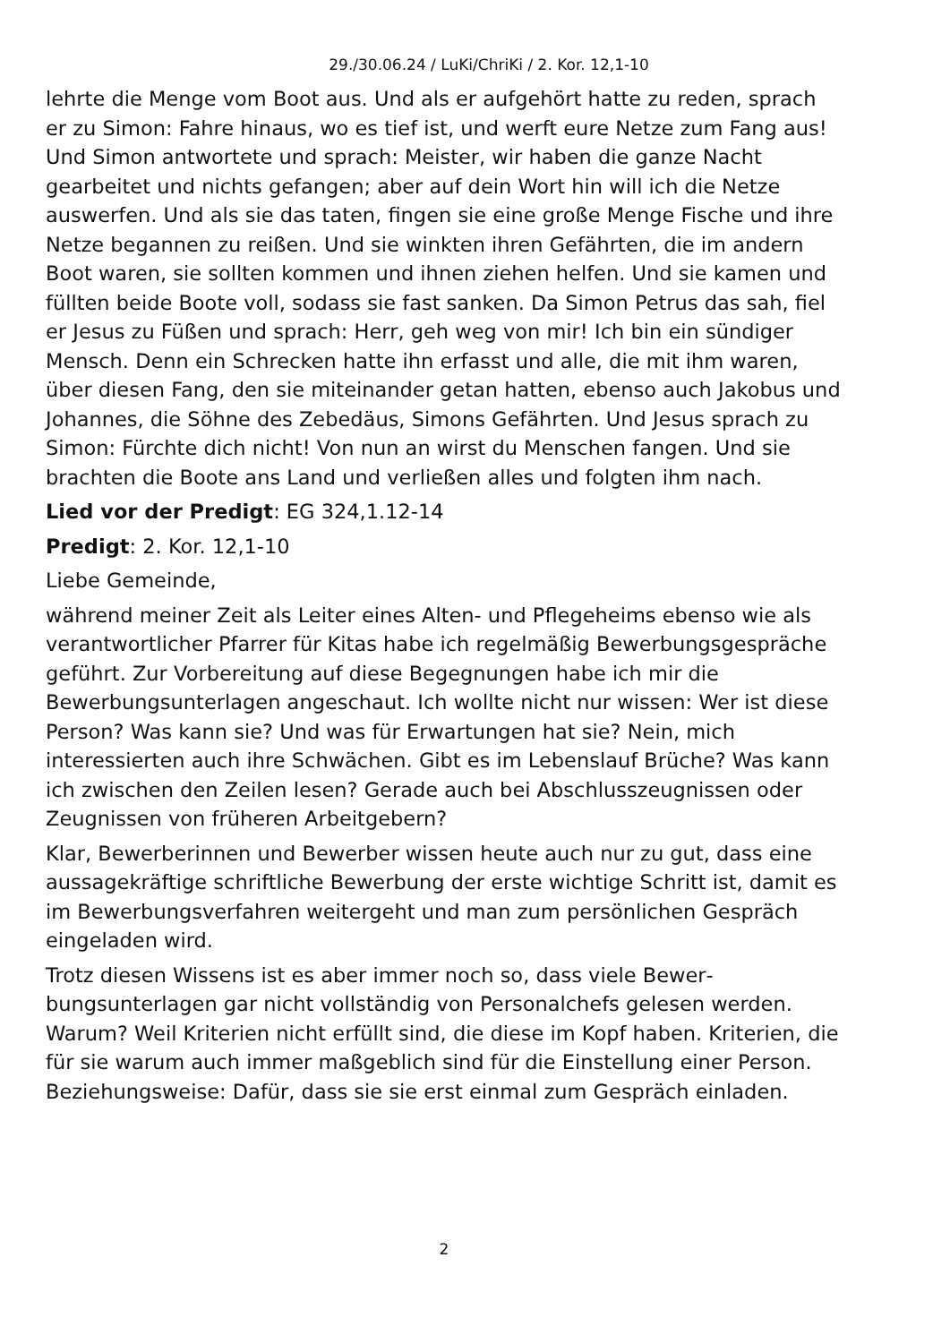29./30.06.24 / LuKi/ChriKi / 2. Kor. 12,1-10
lehrte die Menge vom Boot aus. Und als er aufgehört hatte zu reden, sprach er zu Simon: Fahre hinaus, wo es tief ist, und werft eure Netze zum Fang aus! Und Simon antwortete und sprach: Meister, wir haben die ganze Nacht gearbeitet und nichts gefangen; aber auf dein Wort hin will ich die Netze auswerfen. Und als sie das taten, fingen sie eine große Menge Fische und ihre Netze begannen zu reißen. Und sie winkten ihren Gefährten, die im andern Boot waren, sie sollten kommen und ihnen ziehen helfen. Und sie kamen und füllten beide Boote voll, sodass sie fast sanken. Da Simon Petrus das sah, fiel er Jesus zu Füßen und sprach: Herr, geh weg von mir! Ich bin ein sündiger Mensch. Denn ein Schrecken hatte ihn erfasst und alle, die mit ihm waren, über diesen Fang, den sie miteinander getan hatten, ebenso auch Jakobus und Johannes, die Söhne des Zebedäus, Simons Gefährten. Und Jesus sprach zu Simon: Fürchte dich nicht! Von nun an wirst du Menschen fangen. Und sie brachten die Boote ans Land und verließen alles und folgten ihm nach.
Lied vor der Predigt: EG 324,1.12-14
Predigt: 2. Kor. 12,1-10
Liebe Gemeinde,
während meiner Zeit als Leiter eines Alten- und Pflegeheims ebenso wie als verantwortlicher Pfarrer für Kitas habe ich regelmäßig Bewer­bungsgespräche geführt. Zur Vorbereitung auf diese Begegnungen habe ich mir die Bewerbungsunterlagen angeschaut. Ich wollte nicht nur wissen: Wer ist diese Person? Was kann sie? Und was für Erwar­tungen hat sie? Nein, mich interessierten auch ihre Schwächen. Gibt es im Lebenslauf Brüche? Was kann ich zwischen den Zeilen lesen? Gerade auch bei Abschlusszeugnissen oder Zeugnissen von früheren Arbeitgebern?
Klar, Bewerberinnen und Bewerber wissen heute auch nur zu gut, dass eine aussagekräftige schriftliche Bewerbung der erste wichtige Schritt ist, damit es im Bewerbungsverfahren weitergeht und man zum persönlichen Gespräch eingeladen wird.
Trotz diesen Wissens ist es aber immer noch so, dass viele Bewer­bungsunterlagen gar nicht vollständig von Personalchefs gelesen werden. Warum? Weil Kriterien nicht erfüllt sind, die diese im Kopf haben. Kriterien, die für sie warum auch immer maßgeblich sind für die Einstellung einer Person. Beziehungsweise: Dafür, dass sie sie erst einmal zum Gespräch einladen.
2